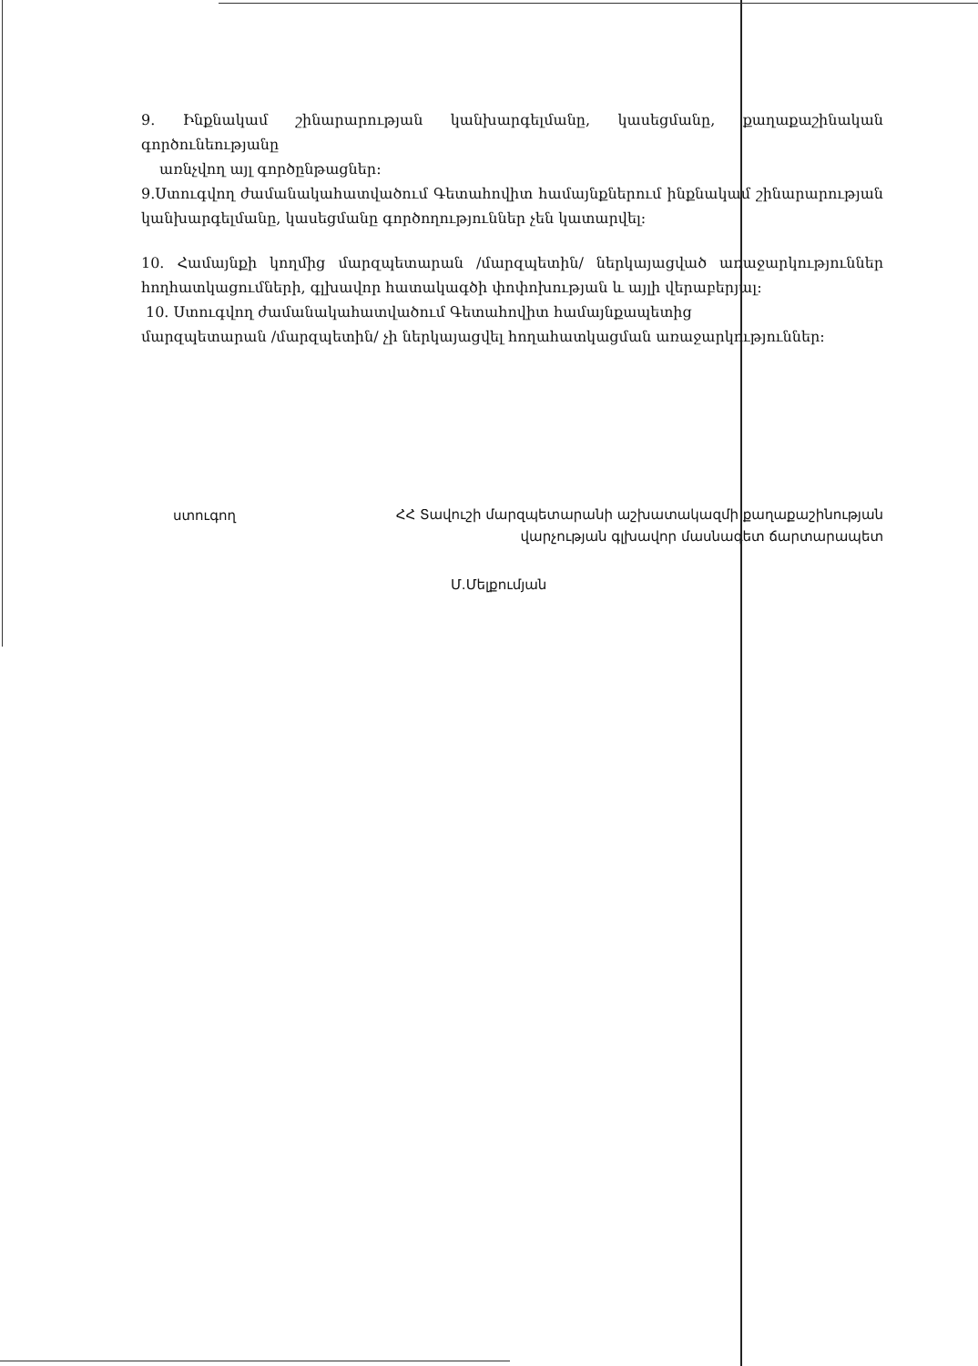9. Ինքնակամ շինարարության կանխարգելմանը, կասեցմանը, քաղաքաշինական գործունեությանը
առնչվող այլ գործընթացներ:
9.Ստուգվող ժամանակահատվածում Գետահովիտ համայնքներում ինքնակամ շինարարության կանխարգելմանը, կասեցմանը գործողություններ չեն կատարվել:
10. Համայնքի կողմից մարզպետարան /մարզպետին/ ներկայացված առաջարկություններ հողհատկացումների, գլխավոր հատակագծի փոփոխության և այլի վերաբերյալ:
10. Ստուգվող ժամանակահատվածում Գետահովիտ համայնքապետից
մարզպետարան /մարզպետին/ չի ներկայացվել հողահատկացման առաջարկություններ:
ստուգող
ՀՀ Տավուշի մարզպետարանի աշխատակազմի քաղաքաշինության
վարչության գլխավոր մասնագետ ճարտարապետ
Մ.Մելքումյան